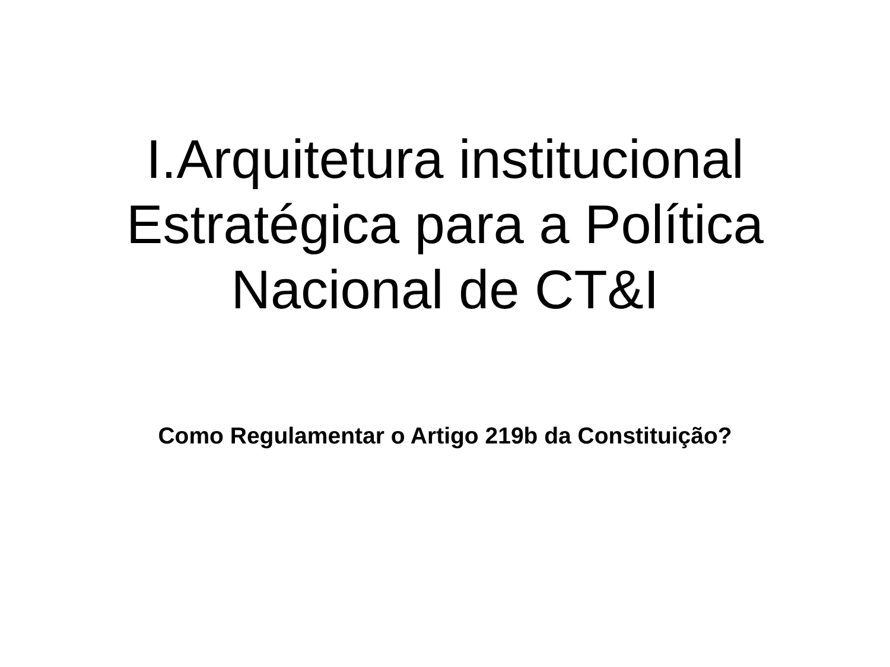I.Arquitetura institucional
Estratégica para a Política
Nacional de CT&I
Como Regulamentar o Artigo 219b da Constituição?